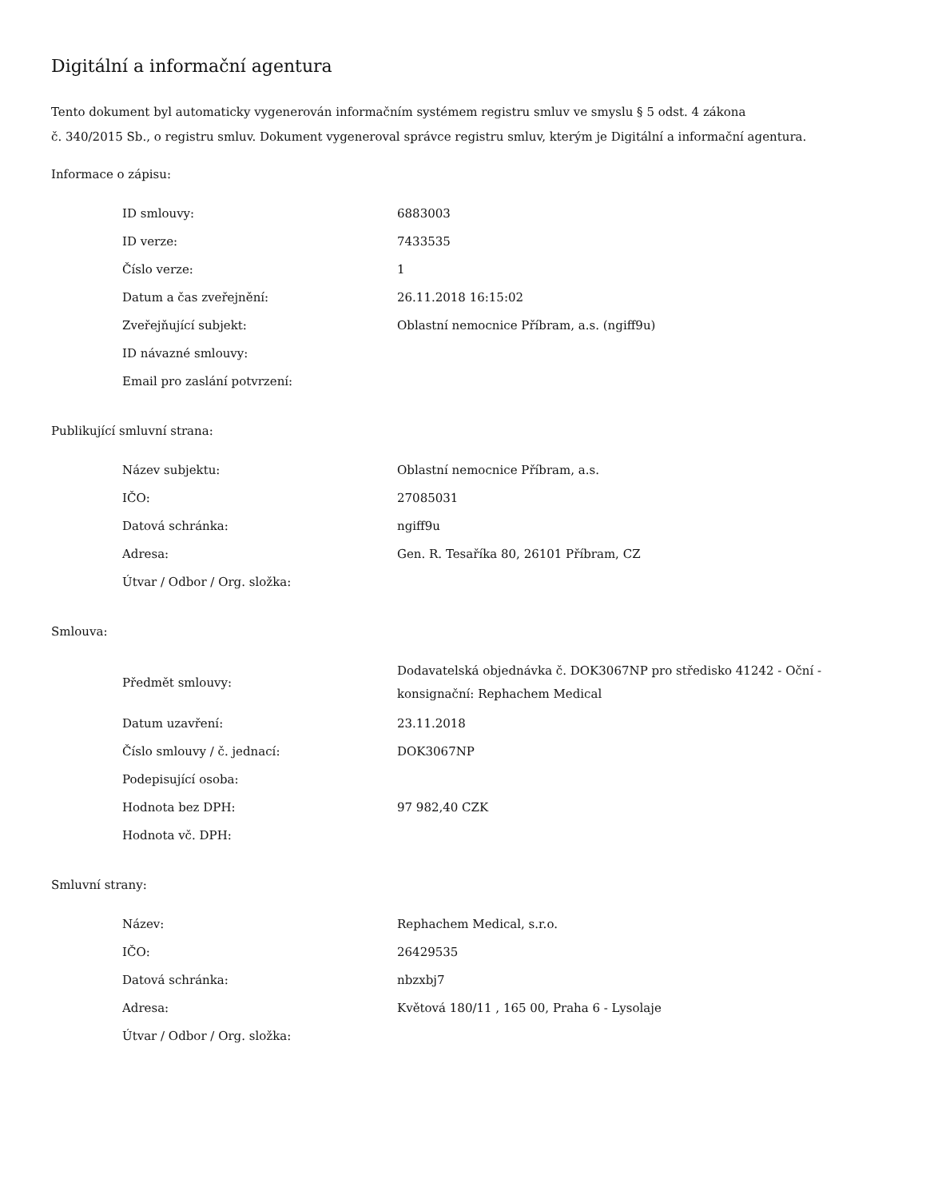Digitální a informační agentura
Tento dokument byl automaticky vygenerován informačním systémem registru smluv ve smyslu § 5 odst. 4 zákona
č. 340/2015 Sb., o registru smluv. Dokument vygeneroval správce registru smluv, kterým je Digitální a informační agentura.
Informace o zápisu:
| ID smlouvy: | 6883003 |
| ID verze: | 7433535 |
| Číslo verze: | 1 |
| Datum a čas zveřejnění: | 26.11.2018 16:15:02 |
| Zveřejňující subjekt: | Oblastní nemocnice Příbram, a.s. (ngiff9u) |
| ID návazné smlouvy: | |
| Email pro zaslání potvrzení: | |
Publikující smluvní strana:
| Název subjektu: | Oblastní nemocnice Příbram, a.s. |
| IČO: | 27085031 |
| Datová schránka: | ngiff9u |
| Adresa: | Gen. R. Tesaříka 80, 26101 Příbram, CZ |
| Útvar / Odbor / Org. složka: | |
Smlouva:
| Předmět smlouvy: | Dodavatelská objednávka č. DOK3067NP pro středisko 41242 - Oční - konsignační: Rephachem Medical |
| Datum uzavření: | 23.11.2018 |
| Číslo smlouvy / č. jednací: | DOK3067NP |
| Podepisující osoba: | |
| Hodnota bez DPH: | 97 982,40 CZK |
| Hodnota vč. DPH: | |
Smluvní strany:
| Název: | Rephachem Medical, s.r.o. |
| IČO: | 26429535 |
| Datová schránka: | nbzxbj7 |
| Adresa: | Květová 180/11 , 165 00, Praha 6 - Lysolaje |
| Útvar / Odbor / Org. složka: | |